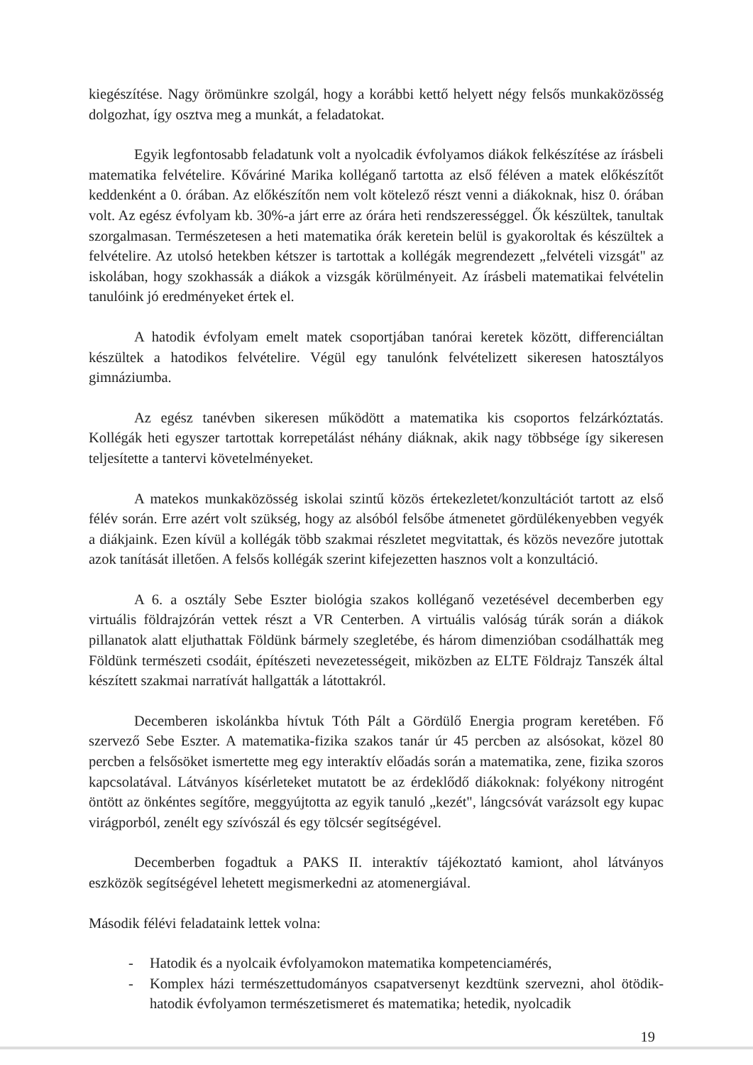kiegészítése. Nagy örömünkre szolgál, hogy a korábbi kettő helyett négy felsős munkaközösség dolgozhat, így osztva meg a munkát, a feladatokat.
Egyik legfontosabb feladatunk volt a nyolcadik évfolyamos diákok felkészítése az írásbeli matematika felvételire. Kőváriné Marika kolléganő tartotta az első féléven a matek előkészítőt keddenként a 0. órában. Az előkészítőn nem volt kötelező részt venni a diákoknak, hisz 0. órában volt. Az egész évfolyam kb. 30%-a járt erre az órára heti rendszerességgel. Ők készültek, tanultak szorgalmasan. Természetesen a heti matematika órák keretein belül is gyakoroltak és készültek a felvételire. Az utolsó hetekben kétszer is tartottak a kollégák megrendezett „felvételi vizsgát" az iskolában, hogy szokhassák a diákok a vizsgák körülményeit. Az írásbeli matematikai felvételin tanulóink jó eredményeket értek el.
A hatodik évfolyam emelt matek csoportjában tanórai keretek között, differenciáltan készültek a hatodikos felvételire. Végül egy tanulónk felvételizett sikeresen hatosztályos gimnáziumba.
Az egész tanévben sikeresen működött a matematika kis csoportos felzárkóztatás. Kollégák heti egyszer tartottak korrepetálást néhány diáknak, akik nagy többsége így sikeresen teljesítette a tantervi követelményeket.
A matekos munkaközösség iskolai szintű közös értekezletet/konzultációt tartott az első félév során. Erre azért volt szükség, hogy az alsóból felsőbe átmenetet gördülékenyebben vegyék a diákjaink. Ezen kívül a kollégák több szakmai részletet megvitattak, és közös nevezőre jutottak azok tanítását illetően. A felsős kollégák szerint kifejezetten hasznos volt a konzultáció.
A 6. a osztály Sebe Eszter biológia szakos kolléganő vezetésével decemberben egy virtuális földrajzórán vettek részt a VR Centerben. A virtuális valóság túrák során a diákok pillanatok alatt eljuthattak Földünk bármely szegletébe, és három dimenzióban csodálhatták meg Földünk természeti csodáit, építészeti nevezetességeit, miközben az ELTE Földrajz Tanszék által készített szakmai narratívát hallgatták a látottakról.
Decemberen iskolánkba hívtuk Tóth Pált a Gördülő Energia program keretében. Fő szervező Sebe Eszter. A matematika-fizika szakos tanár úr 45 percben az alsósokat, közel 80 percben a felsősöket ismertette meg egy interaktív előadás során a matematika, zene, fizika szoros kapcsolatával. Látványos kísérleteket mutatott be az érdeklődő diákoknak: folyékony nitrogént öntött az önkéntes segítőre, meggyújtotta az egyik tanuló „kezét", lángcsóvát varázsolt egy kupac virágporból, zenélt egy szívószál és egy tölcsér segítségével.
Decemberben fogadtuk a PAKS II. interaktív tájékoztató kamiont, ahol látványos eszközök segítségével lehetett megismerkedni az atomenergiával.
Második félévi feladataink lettek volna:
- Hatodik és a nyolcaik évfolyamokon matematika kompetenciamérés,
- Komplex házi természettudományos csapatversenyt kezdtünk szervezni, ahol ötödik-hatodik évfolyamon természetismeret és matematika; hetedik, nyolcadik
19